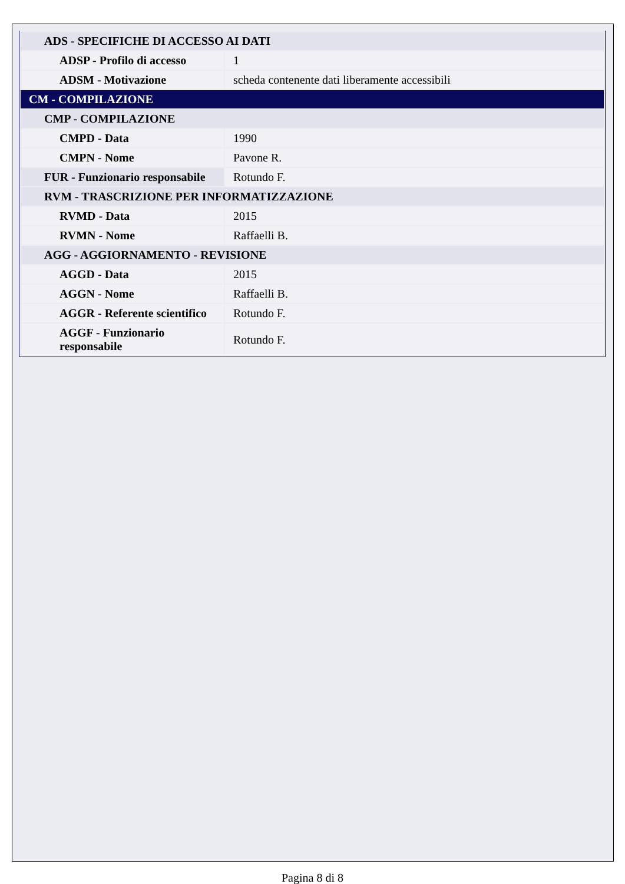| ADS - SPECIFICHE DI ACCESSO AI DATI | |
| ADSP - Profilo di accesso | 1 |
| ADSM - Motivazione | scheda contenente dati liberamente accessibili |
| CM - COMPILAZIONE | |
| CMP - COMPILAZIONE | |
| CMPD - Data | 1990 |
| CMPN - Nome | Pavone R. |
| FUR - Funzionario responsabile | Rotundo F. |
| RVM - TRASCRIZIONE PER INFORMATIZZAZIONE | |
| RVMD - Data | 2015 |
| RVMN - Nome | Raffaelli B. |
| AGG - AGGIORNAMENTO - REVISIONE | |
| AGGD - Data | 2015 |
| AGGN - Nome | Raffaelli B. |
| AGGR - Referente scientifico | Rotundo F. |
| AGGF - Funzionario responsabile | Rotundo F. |
Pagina 8 di 8